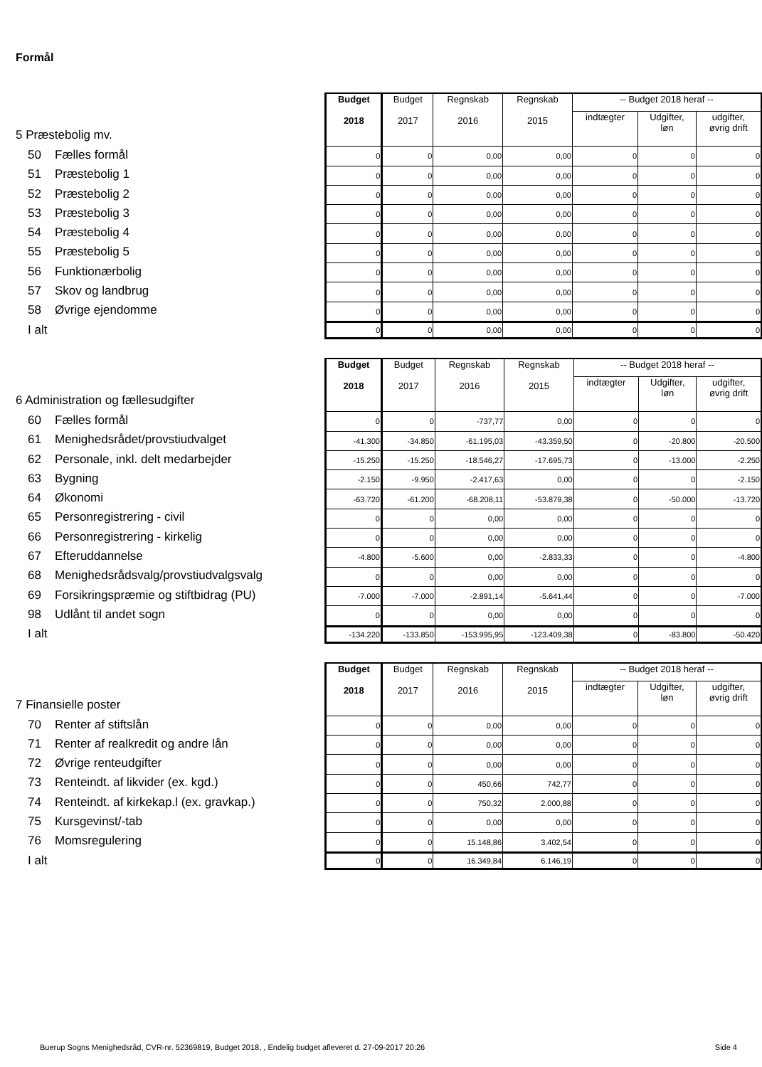Formål
5 Præstebolig mv.
50 Fælles formål
51 Præstebolig 1
52 Præstebolig 2
53 Præstebolig 3
54 Præstebolig 4
55 Præstebolig 5
56 Funktionærbolig
57 Skov og landbrug
58 Øvrige ejendomme
I alt
| Budget 2018 | Budget 2017 | Regnskab 2016 | Regnskab 2015 | -- Budget 2018 heraf -- | | |
| --- | --- | --- | --- | --- | --- | --- |
| | | | | indtægter | Udgifter, løn | udgifter, øvrig drift |
| 0 | 0 | 0,00 | 0,00 | 0 | 0 | 0 |
| 0 | 0 | 0,00 | 0,00 | 0 | 0 | 0 |
| 0 | 0 | 0,00 | 0,00 | 0 | 0 | 0 |
| 0 | 0 | 0,00 | 0,00 | 0 | 0 | 0 |
| 0 | 0 | 0,00 | 0,00 | 0 | 0 | 0 |
| 0 | 0 | 0,00 | 0,00 | 0 | 0 | 0 |
| 0 | 0 | 0,00 | 0,00 | 0 | 0 | 0 |
| 0 | 0 | 0,00 | 0,00 | 0 | 0 | 0 |
| 0 | 0 | 0,00 | 0,00 | 0 | 0 | 0 |
| 0 | 0 | 0,00 | 0,00 | 0 | 0 | 0 |
6 Administration og fællesudgifter
60 Fælles formål
61 Menighedsrådet/provstiudvalget
62 Personale, inkl. delt medarbejder
63 Bygning
64 Økonomi
65 Personregistrering - civil
66 Personregistrering - kirkelig
67 Efteruddannelse
68 Menighedsrådsvalg/provstiudvalgsvalg
69 Forsikringspræmie og stiftbidrag (PU)
98 Udlånt til andet sogn
I alt
| Budget 2018 | Budget 2017 | Regnskab 2016 | Regnskab 2015 | -- Budget 2018 heraf -- | | |
| --- | --- | --- | --- | --- | --- | --- |
| | | | | indtægter | Udgifter, løn | udgifter, øvrig drift |
| 0 | 0 | -737,77 | 0,00 | 0 | 0 | 0 |
| -41.300 | -34.850 | -61.195,03 | -43.359,50 | 0 | -20.800 | -20.500 |
| -15.250 | -15.250 | -18.546,27 | -17.695,73 | 0 | -13.000 | -2.250 |
| -2.150 | -9.950 | -2.417,63 | 0,00 | 0 | 0 | -2.150 |
| -63.720 | -61.200 | -68.208,11 | -53.879,38 | 0 | -50.000 | -13.720 |
| 0 | 0 | 0,00 | 0,00 | 0 | 0 | 0 |
| 0 | 0 | 0,00 | 0,00 | 0 | 0 | 0 |
| -4.800 | -5.600 | 0,00 | -2.833,33 | 0 | 0 | -4.800 |
| 0 | 0 | 0,00 | 0,00 | 0 | 0 | 0 |
| -7.000 | -7.000 | -2.891,14 | -5.641,44 | 0 | 0 | -7.000 |
| 0 | 0 | 0,00 | 0,00 | 0 | 0 | 0 |
| -134.220 | -133.850 | -153.995,95 | -123.409,38 | 0 | -83.800 | -50.420 |
7 Finansielle poster
70 Renter af stiftslån
71 Renter af realkredit og andre lån
72 Øvrige renteudgifter
73 Renteindt. af likvider (ex. kgd.)
74 Renteindt. af kirkekap.l (ex. gravkap.)
75 Kursgevinst/-tab
76 Momsregulering
I alt
| Budget 2018 | Budget 2017 | Regnskab 2016 | Regnskab 2015 | -- Budget 2018 heraf -- | | |
| --- | --- | --- | --- | --- | --- | --- |
| | | | | indtægter | Udgifter, løn | udgifter, øvrig drift |
| 0 | 0 | 0,00 | 0,00 | 0 | 0 | 0 |
| 0 | 0 | 0,00 | 0,00 | 0 | 0 | 0 |
| 0 | 0 | 0,00 | 0,00 | 0 | 0 | 0 |
| 0 | 0 | 450,66 | 742,77 | 0 | 0 | 0 |
| 0 | 0 | 750,32 | 2.000,88 | 0 | 0 | 0 |
| 0 | 0 | 0,00 | 0,00 | 0 | 0 | 0 |
| 0 | 0 | 15.148,86 | 3.402,54 | 0 | 0 | 0 |
| 0 | 0 | 16.349,84 | 6.146,19 | 0 | 0 | 0 |
Buerup Sogns Menighedsråd, CVR-nr. 52369819, Budget 2018, , Endelig budget afleveret d. 27-09-2017 20:26 Side 4